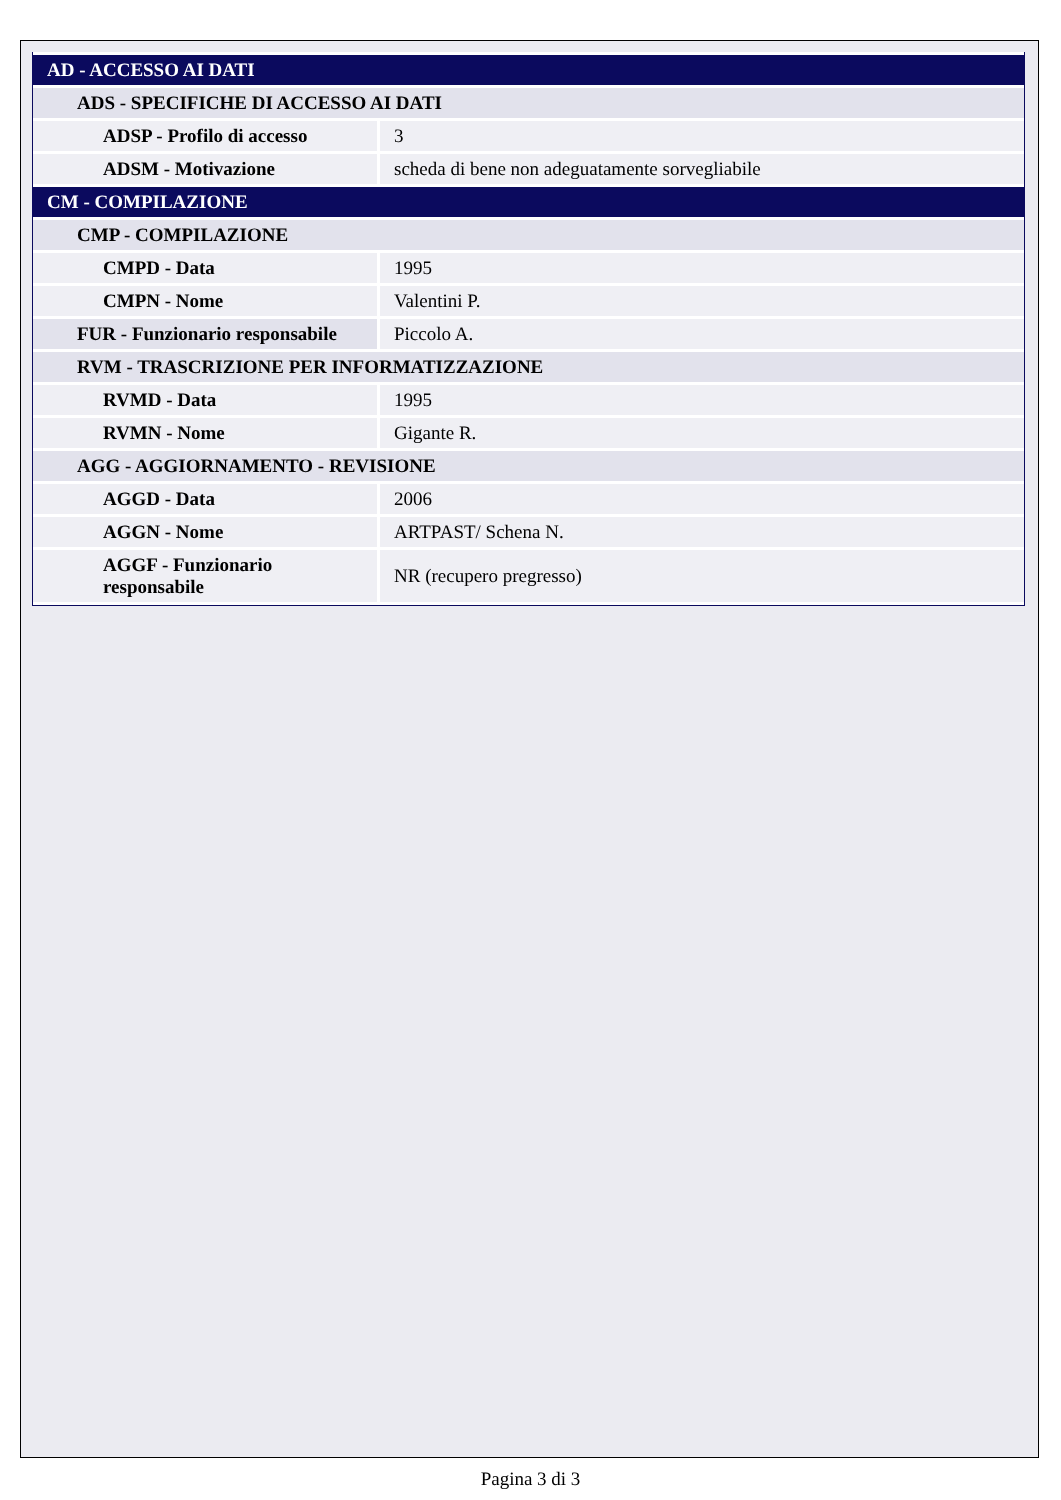| AD - ACCESSO AI DATI | |
| ADS - SPECIFICHE DI ACCESSO AI DATI | |
| ADSP - Profilo di accesso | 3 |
| ADSM - Motivazione | scheda di bene non adeguatamente sorvegliabile |
| CM - COMPILAZIONE | |
| CMP - COMPILAZIONE | |
| CMPD - Data | 1995 |
| CMPN - Nome | Valentini P. |
| FUR - Funzionario responsabile | Piccolo A. |
| RVM - TRASCRIZIONE PER INFORMATIZZAZIONE | |
| RVMD - Data | 1995 |
| RVMN - Nome | Gigante R. |
| AGG - AGGIORNAMENTO - REVISIONE | |
| AGGD - Data | 2006 |
| AGGN - Nome | ARTPAST/ Schena N. |
| AGGF - Funzionario responsabile | NR (recupero pregresso) |
Pagina 3 di 3